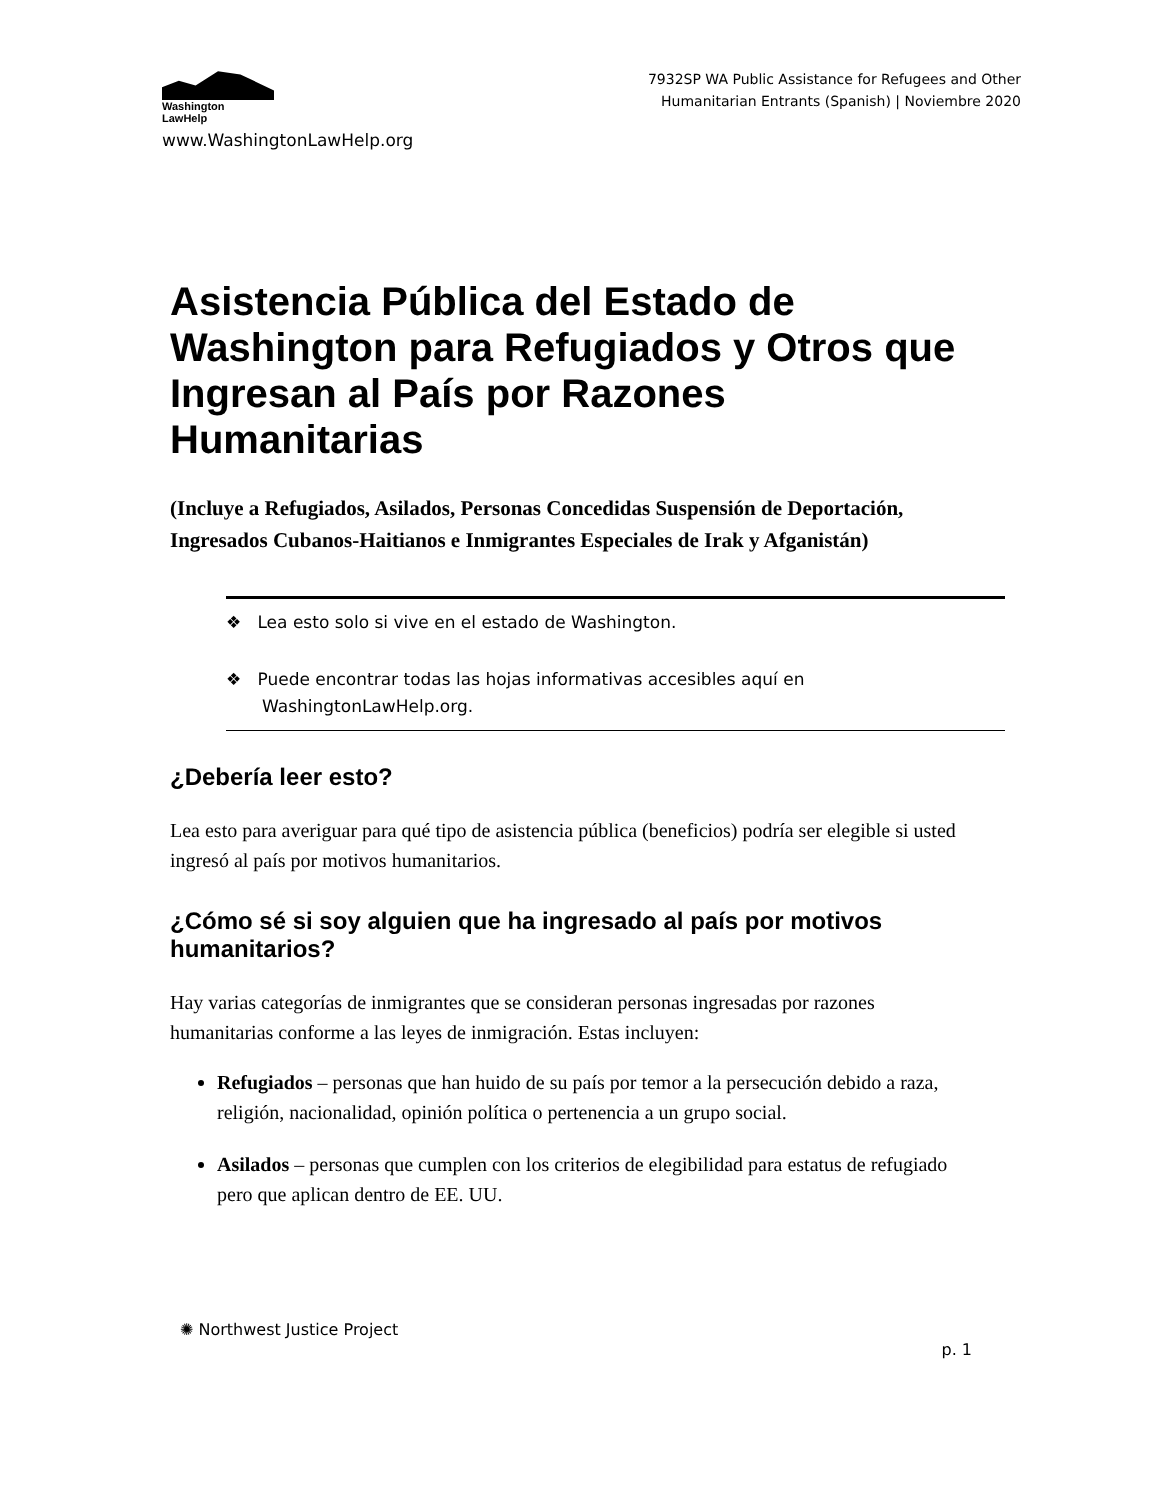Washington
LawHelp
www.WashingtonLawHelp.org
7932SP WA Public Assistance for Refugees and Other
Humanitarian Entrants (Spanish) | Noviembre 2020
Asistencia Pública del Estado de Washington para Refugiados y Otros que Ingresan al País por Razones Humanitarias
(Incluye a Refugiados, Asilados, Personas Concedidas Suspensión de Deportación, Ingresados Cubanos-Haitianos e Inmigrantes Especiales de Irak y Afganistán)
❖ Lea esto solo si vive en el estado de Washington.
❖ Puede encontrar todas las hojas informativas accesibles aquí en WashingtonLawHelp.org.
¿Debería leer esto?
Lea esto para averiguar para qué tipo de asistencia pública (beneficios) podría ser elegible si usted ingresó al país por motivos humanitarios.
¿Cómo sé si soy alguien que ha ingresado al país por motivos humanitarios?
Hay varias categorías de inmigrantes que se consideran personas ingresadas por razones humanitarias conforme a las leyes de inmigración. Estas incluyen:
Refugiados – personas que han huido de su país por temor a la persecución debido a raza, religión, nacionalidad, opinión política o pertenencia a un grupo social.
Asilados – personas que cumplen con los criterios de elegibilidad para estatus de refugiado pero que aplican dentro de EE. UU.
✺ Northwest Justice Project
p. 1